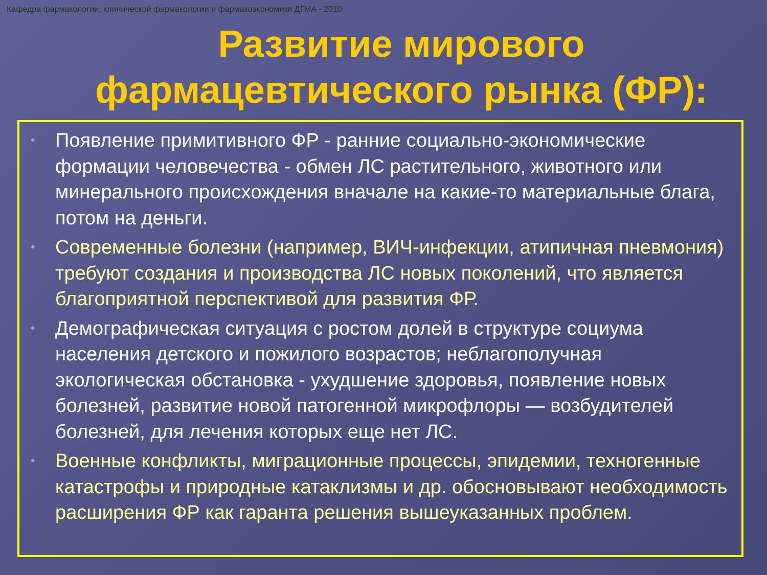Кафедра фармакологии, клинической фармакологии и фармакоэкономики ДГМА - 2010
Развитие мирового
фармацевтического рынка (ФР):
• Появление примитивного ФР - ранние социально-экономические формации человечества - обмен ЛС растительного, животного или минерального происхождения вначале на какие-то материальные блага, потом на деньги.
• Современные болезни (например, ВИЧ-инфекции, атипичная пневмония) требуют создания и производства ЛС новых поколений, что является благоприятной перспективой для развития ФР.
• Демографическая ситуация с ростом долей в структуре социума населения детского и пожилого возрастов; неблагополучная экологическая обстановка - ухудшение здоровья, появление новых болезней, развитие новой патогенной микрофлоры — возбудителей болезней, для лечения которых еще нет ЛС.
• Военные конфликты, миграционные процессы, эпидемии, техногенные катастрофы и природные катаклизмы и др. обосновывают необходимость расширения ФР как гаранта решения вышеуказанных проблем.